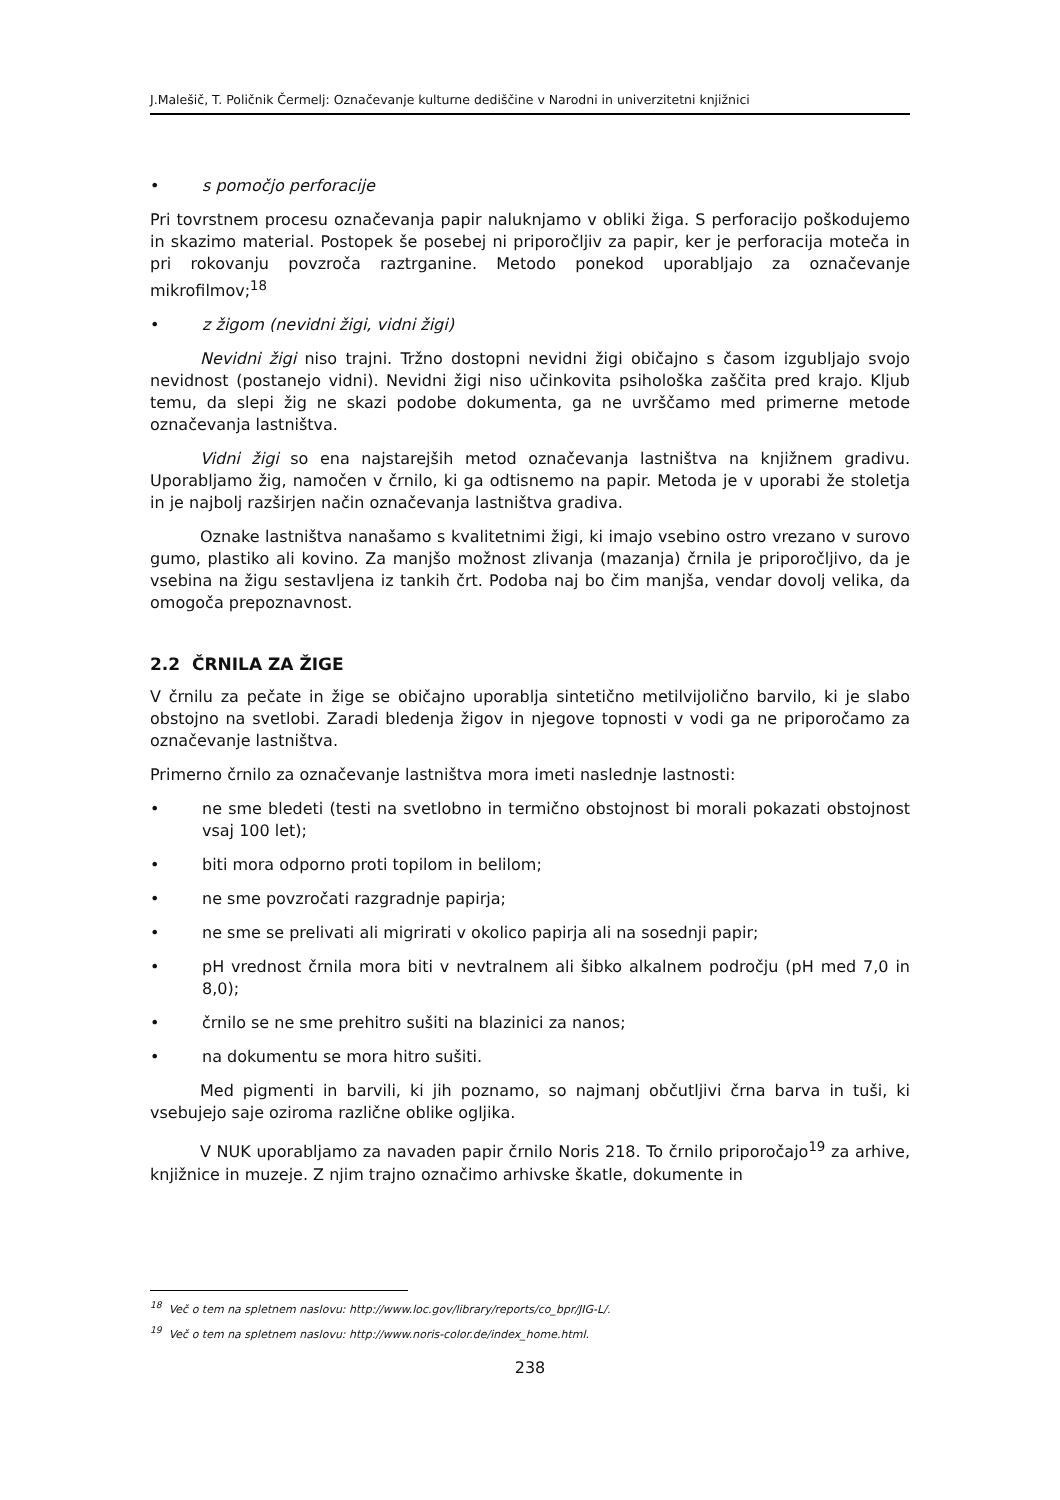J.Malešič, T. Poličnik Čermelj: Označevanje kulturne dediščine v Narodni in univerzitetni knjižnici
• s pomočjo perforacije
Pri tovrstnem procesu označevanja papir naluknjamo v obliki žiga. S perforacijo poškodujemo in skazimo material. Postopek še posebej ni priporočljiv za papir, ker je perforacija moteča in pri rokovanju povzroča raztrganine. Metodo ponekod uporabljajo za označevanje mikrofilmov;<sup>18</sup>
• z žigom (nevidni žigi, vidni žigi)
Nevidni žigi niso trajni. Tržno dostopni nevidni žigi običajno s časom izgubljajo svojo nevidnost (postanejo vidni). Nevidni žigi niso učinkovita psihološka zaščita pred krajo. Kljub temu, da slepi žig ne skazi podobe dokumenta, ga ne uvrščamo med primerne metode označevanja lastništva.
Vidni žigi so ena najstarejših metod označevanja lastništva na knjižnem gradivu. Uporabljamo žig, namočen v črnilo, ki ga odtisnemo na papir. Metoda je v uporabi že stoletja in je najbolj razširjen način označevanja lastništva gradiva.
Oznake lastništva nanašamo s kvalitetnimi žigi, ki imajo vsebino ostro vrezano v surovo gumo, plastiko ali kovino. Za manjšo možnost zlivanja (mazanja) črnila je priporočljivo, da je vsebina na žigu sestavljena iz tankih črt. Podoba naj bo čim manjša, vendar dovolj velika, da omogoča prepoznavnost.
2.2 ČRNILA ZA ŽIGE
V črnilu za pečate in žige se običajno uporablja sintetično metilvijolično barvilo, ki je slabo obstojno na svetlobi. Zaradi bledenja žigov in njegove topnosti v vodi ga ne priporočamo za označevanje lastništva.
Primerno črnilo za označevanje lastništva mora imeti naslednje lastnosti:
• ne sme bledeti (testi na svetlobno in termično obstojnost bi morali pokazati obstojnost vsaj 100 let);
• biti mora odporno proti topilom in belilom;
• ne sme povzročati razgradnje papirja;
• ne sme se prelivati ali migrirati v okolico papirja ali na sosednji papir;
• pH vrednost črnila mora biti v nevtralnem ali šibko alkalnem področju (pH med 7,0 in 8,0);
• črnilo se ne sme prehitro sušiti na blazinici za nanos;
• na dokumentu se mora hitro sušiti.
Med pigmenti in barvili, ki jih poznamo, so najmanj občutljivi črna barva in tuši, ki vsebujejo saje oziroma različne oblike ogljika.
V NUK uporabljamo za navaden papir črnilo Noris 218. To črnilo priporočajo<sup>19</sup> za arhive, knjižnice in muzeje. Z njim trajno označimo arhivske škatle, dokumente in
<sup>18</sup> Več o tem na spletnem naslovu: http://www.loc.gov/library/reports/co_bpr/JIG-L/.
<sup>19</sup> Več o tem na spletnem naslovu: http://www.noris-color.de/index_home.html.
238